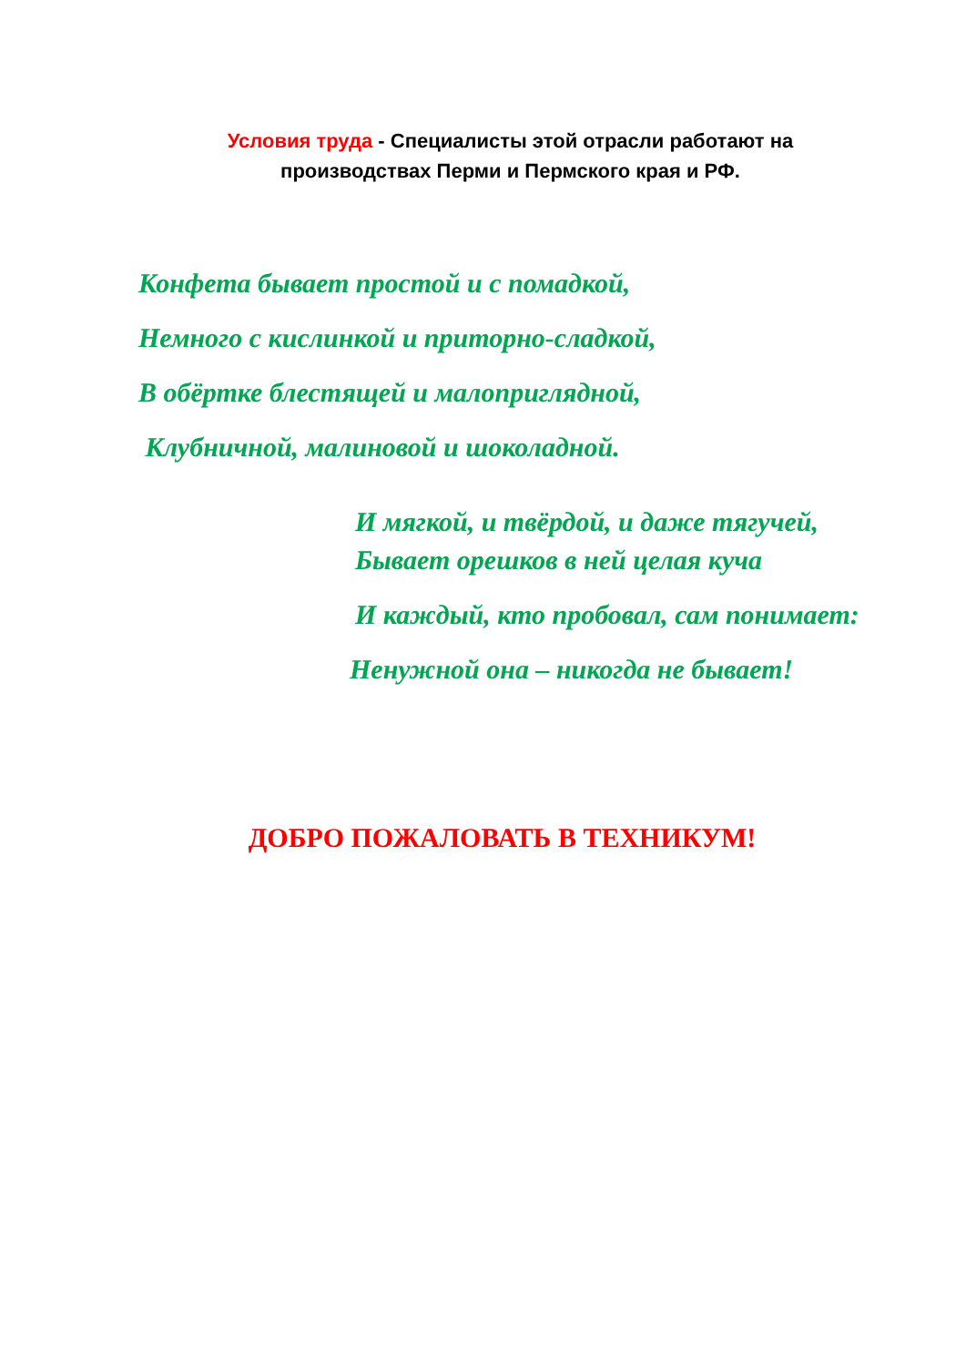Условия труда - Специалисты этой отрасли работают на
производствах Перми и Пермского края и РФ.
Конфета бывает простой и с помадкой,
Немного с кислинкой и приторно-сладкой,
В обёртке блестящей и малоприглядной,
Клубничной, малиновой и шоколадной.
И мягкой, и твёрдой, и даже тягучей,
Бывает орешков в ней целая куча
И каждый, кто пробовал, сам понимает:
Ненужной она – никогда не бывает!
ДОБРО ПОЖАЛОВАТЬ В ТЕХНИКУМ!